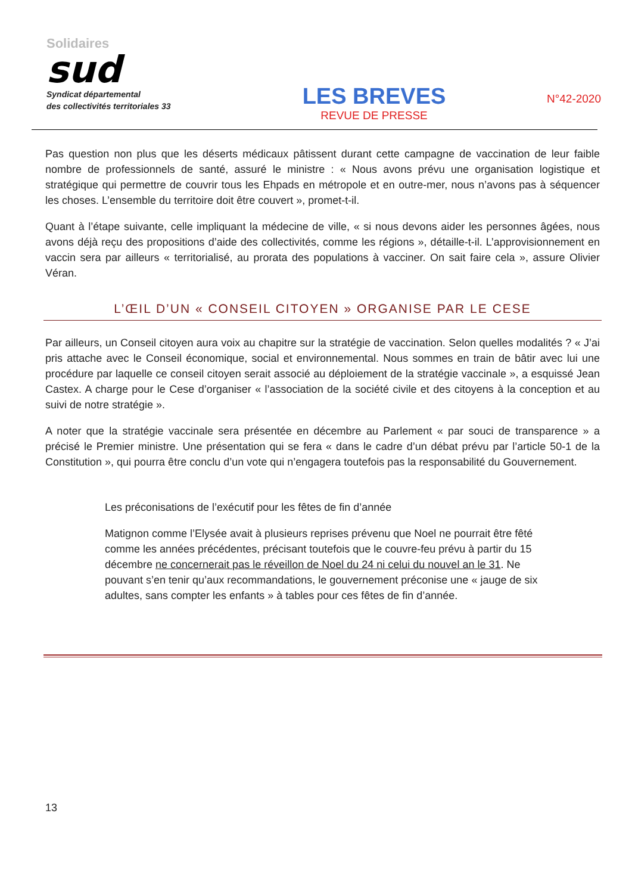Solidaires
sud
Syndicat départemental
des collectivités territoriales 33
LES BREVES
REVUE DE PRESSE
N°42-2020
Pas question non plus que les déserts médicaux pâtissent durant cette campagne de vaccination de leur faible nombre de professionnels de santé, assuré le ministre : « Nous avons prévu une organisation logistique et stratégique qui permettre de couvrir tous les Ehpads en métropole et en outre-mer, nous n’avons pas à séquencer les choses. L’ensemble du territoire doit être couvert », promet-t-il.
Quant à l’étape suivante, celle impliquant la médecine de ville, « si nous devons aider les personnes âgées, nous avons déjà reçu des propositions d’aide des collectivités, comme les régions », détaille-t-il. L’approvisionnement en vaccin sera par ailleurs « territorialisé, au prorata des populations à vacciner. On sait faire cela », assure Olivier Véran.
L’ŒIL D’UN « CONSEIL CITOYEN » ORGANISE PAR LE CESE
Par ailleurs, un Conseil citoyen aura voix au chapitre sur la stratégie de vaccination. Selon quelles modalités ? « J’ai pris attache avec le Conseil économique, social et environnemental. Nous sommes en train de bâtir avec lui une procédure par laquelle ce conseil citoyen serait associé au déploiement de la stratégie vaccinale », a esquissé Jean Castex. A charge pour le Cese d’organiser « l’association de la société civile et des citoyens à la conception et au suivi de notre stratégie ».
A noter que la stratégie vaccinale sera présentée en décembre au Parlement « par souci de transparence » a précisé le Premier ministre. Une présentation qui se fera « dans le cadre d’un débat prévu par l’article 50-1 de la Constitution », qui pourra être conclu d’un vote qui n’engagera toutefois pas la responsabilité du Gouvernement.
Les préconisations de l’exécutif pour les fêtes de fin d’année
Matignon comme l’Elysée avait à plusieurs reprises prévenu que Noel ne pourrait être fêté comme les années précédentes, précisant toutefois que le couvre-feu prévu à partir du 15 décembre ne concernerait pas le réveillon de Noel du 24 ni celui du nouvel an le 31. Ne pouvant s’en tenir qu’aux recommandations, le gouvernement préconise une « jauge de six adultes, sans compter les enfants » à tables pour ces fêtes de fin d’année.
13